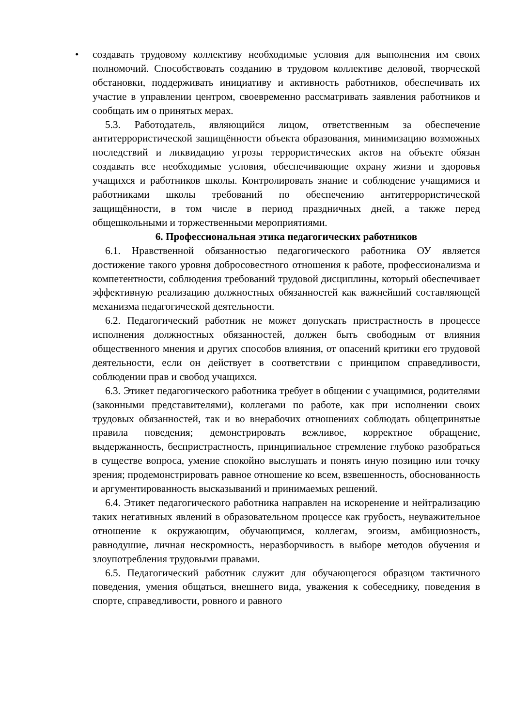• создавать трудовому коллективу необходимые условия для выполнения им своих полномочий. Способствовать созданию в трудовом коллективе деловой, творческой обстановки, поддерживать инициативу и активность работников, обеспечивать их участие в управлении центром, своевременно рассматривать заявления работников и сообщать им о принятых мерах.
5.3. Работодатель, являющийся лицом, ответственным за обеспечение антитеррористической защищённости объекта образования, минимизацию возможных последствий и ликвидацию угрозы террористических актов на объекте обязан создавать все необходимые условия, обеспечивающие охрану жизни и здоровья учащихся и работников школы. Контролировать знание и соблюдение учащимися и работниками школы требований по обеспечению антитеррористической защищённости, в том числе в период праздничных дней, а также перед общешкольными и торжественными мероприятиями.
6. Профессиональная этика педагогических работников
6.1. Нравственной обязанностью педагогического работника ОУ является достижение такого уровня добросовестного отношения к работе, профессионализма и компетентности, соблюдения требований трудовой дисциплины, который обеспечивает эффективную реализацию должностных обязанностей как важнейший составляющей механизма педагогической деятельности.
6.2. Педагогический работник не может допускать пристрастность в процессе исполнения должностных обязанностей, должен быть свободным от влияния общественного мнения и других способов влияния, от опасений критики его трудовой деятельности, если он действует в соответствии с принципом справедливости, соблюдении прав и свобод учащихся.
6.3. Этикет педагогического работника требует в общении с учащимися, родителями (законными представителями), коллегами по работе, как при исполнении своих трудовых обязанностей, так и во внерабочих отношениях соблюдать общепринятые правила поведения; демонстрировать вежливое, корректное обращение, выдержанность, беспристрастность, принципиальное стремление глубоко разобраться в существе вопроса, умение спокойно выслушать и понять иную позицию или точку зрения; продемонстрировать равное отношение ко всем, взвешенность, обоснованность и аргументированность высказываний и принимаемых решений.
6.4. Этикет педагогического работника направлен на искоренение и нейтрализацию таких негативных явлений в образовательном процессе как грубость, неуважительное отношение к окружающим, обучающимся, коллегам, эгоизм, амбициозность, равнодушие, личная нескромность, неразборчивость в выборе методов обучения и злоупотребления трудовыми правами.
6.5. Педагогический работник служит для обучающегося образцом тактичного поведения, умения общаться, внешнего вида, уважения к собеседнику, поведения в спорте, справедливости, ровного и равного